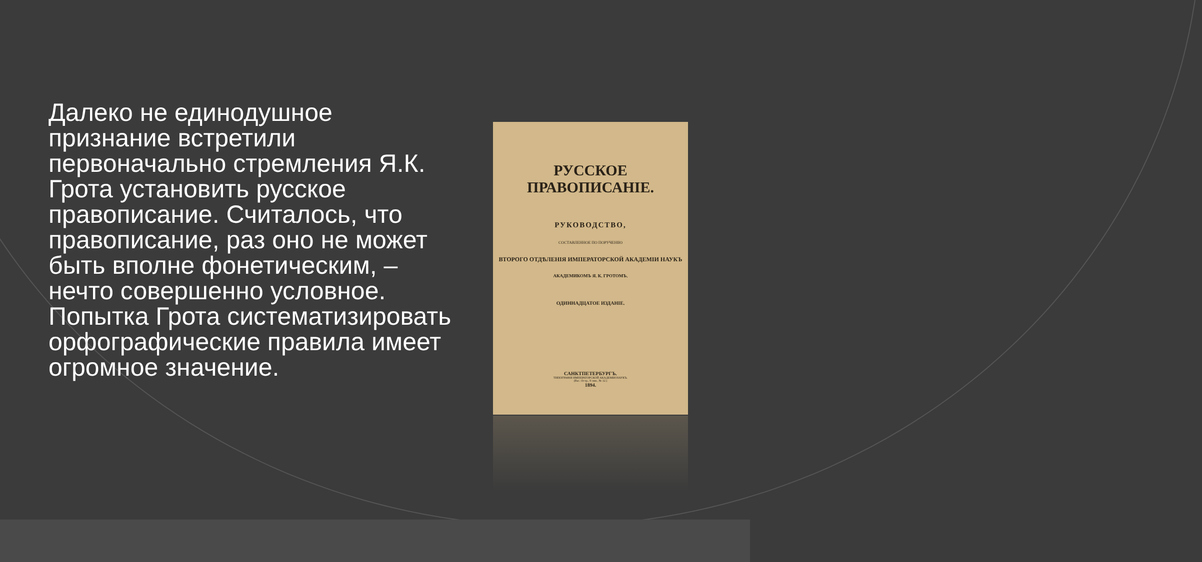Далеко не единодушное признание встретили первоначально стремления Я.К. Грота установить русское правописание. Считалось, что правописание, раз оно не может быть вполне фонетическим, – нечто совершенно условное. Попытка Грота систематизировать орфографические правила имеет огромное значение.
РУССКОЕ ПРАВОПИСАНIЕ.
РУКОВОДСТВО,
СОСТАВЛЕННОЕ ПО ПОРУЧЕНIЮ
ВТОРОГО ОТДѢЛЕНIЯ ИМПЕРАТОРСКОЙ АКАДЕМIИ НАУКЪ
АКАДЕМИКОМЪ Я. К. ГРОТОМЪ.
ОДИННАДЦАТОЕ ИЗДАНIЕ.
САНКТПЕТЕРБУРГЪ.
ТИПОГРАФIЯ ИМПЕРАТОРСКОЙ АКАДЕМIИ НАУКЪ.
(Вас. Остр., 9 лин., № 12.)
1894.